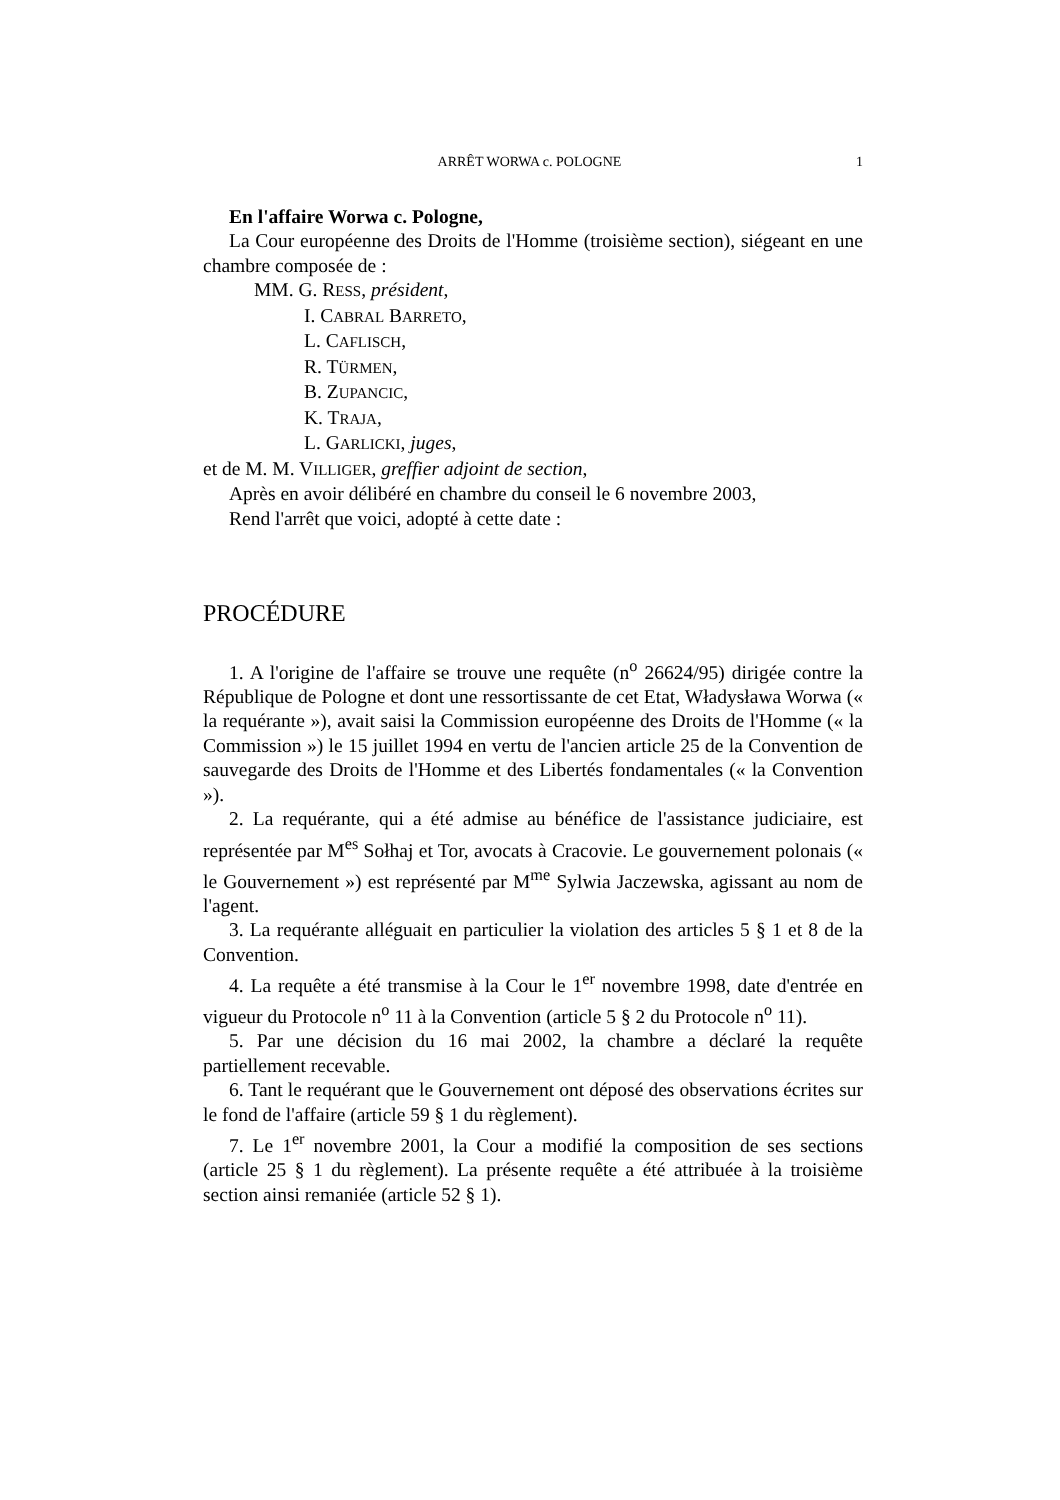ARRÊT WORWA c. POLOGNE 1
En l'affaire Worwa c. Pologne,
La Cour européenne des Droits de l'Homme (troisième section), siégeant en une chambre composée de :
MM. G. RESS, président,
I. CABRAL BARRETO,
L. CAFLISCH,
R. TÜRMEN,
B. ZUPANCIC,
K. TRAJA,
L. GARLICKI, juges,
et de M. M. VILLIGER, greffier adjoint de section,
Après en avoir délibéré en chambre du conseil le 6 novembre 2003,
Rend l'arrêt que voici, adopté à cette date :
PROCÉDURE
1. A l'origine de l'affaire se trouve une requête (n<sup>o</sup> 26624/95) dirigée contre la République de Pologne et dont une ressortissante de cet Etat, Władysława Worwa (« la requérante »), avait saisi la Commission européenne des Droits de l'Homme (« la Commission ») le 15 juillet 1994 en vertu de l'ancien article 25 de la Convention de sauvegarde des Droits de l'Homme et des Libertés fondamentales (« la Convention »).
2. La requérante, qui a été admise au bénéfice de l'assistance judiciaire, est représentée par M<sup>es</sup> Sołhaj et Tor, avocats à Cracovie. Le gouvernement polonais (« le Gouvernement ») est représenté par M<sup>me</sup> Sylwia Jaczewska, agissant au nom de l'agent.
3. La requérante alléguait en particulier la violation des articles 5 § 1 et 8 de la Convention.
4. La requête a été transmise à la Cour le 1<sup>er</sup> novembre 1998, date d'entrée en vigueur du Protocole n<sup>o</sup> 11 à la Convention (article 5 § 2 du Protocole n<sup>o</sup> 11).
5. Par une décision du 16 mai 2002, la chambre a déclaré la requête partiellement recevable.
6. Tant le requérant que le Gouvernement ont déposé des observations écrites sur le fond de l'affaire (article 59 § 1 du règlement).
7. Le 1<sup>er</sup> novembre 2001, la Cour a modifié la composition de ses sections (article 25 § 1 du règlement). La présente requête a été attribuée à la troisième section ainsi remaniée (article 52 § 1).